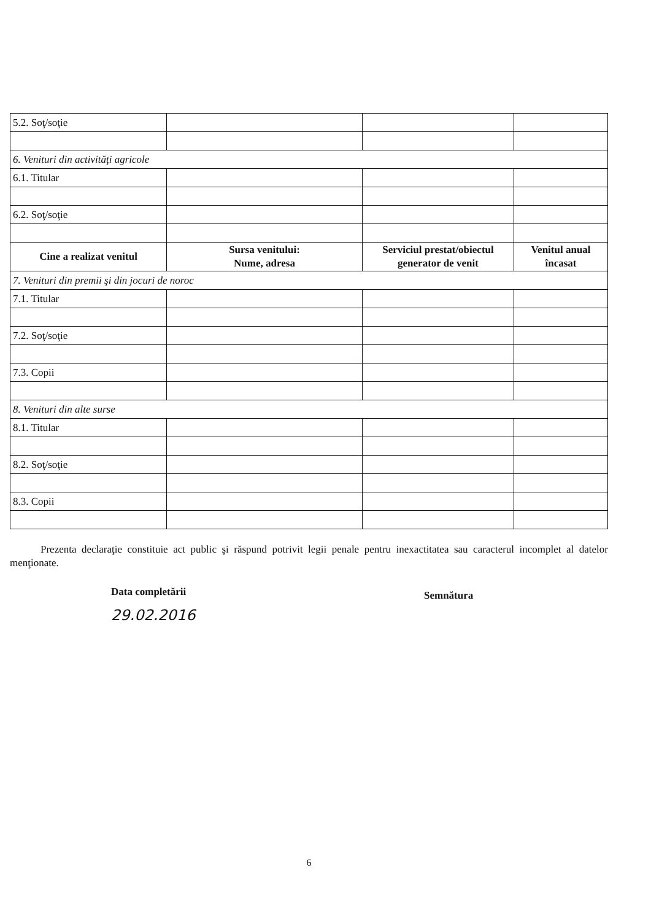| 5.2. Soţ/soţie | | | |
| 6. Venituri din activităţi agricole | | | |
| 6.1. Titular | | | |
| 6.2. Soţ/soţie | | | |
| Cine a realizat venitul | Sursa venitului: Nume, adresa | Serviciul prestat/obiectul generator de venit | Venitul anual încasat |
| 7. Venituri din premii şi din jocuri de noroc | | | |
| 7.1. Titular | | | |
| 7.2. Soţ/soţie | | | |
| 7.3. Copii | | | |
| 8. Venituri din alte surse | | | |
| 8.1. Titular | | | |
| 8.2. Soţ/soţie | | | |
| 8.3. Copii | | | |
Prezenta declaraţie constituie act public şi răspund potrivit legii penale pentru inexactitatea sau caracterul incomplet al datelor menţionate.
Data completării
29.02.2016
Semnătura
6